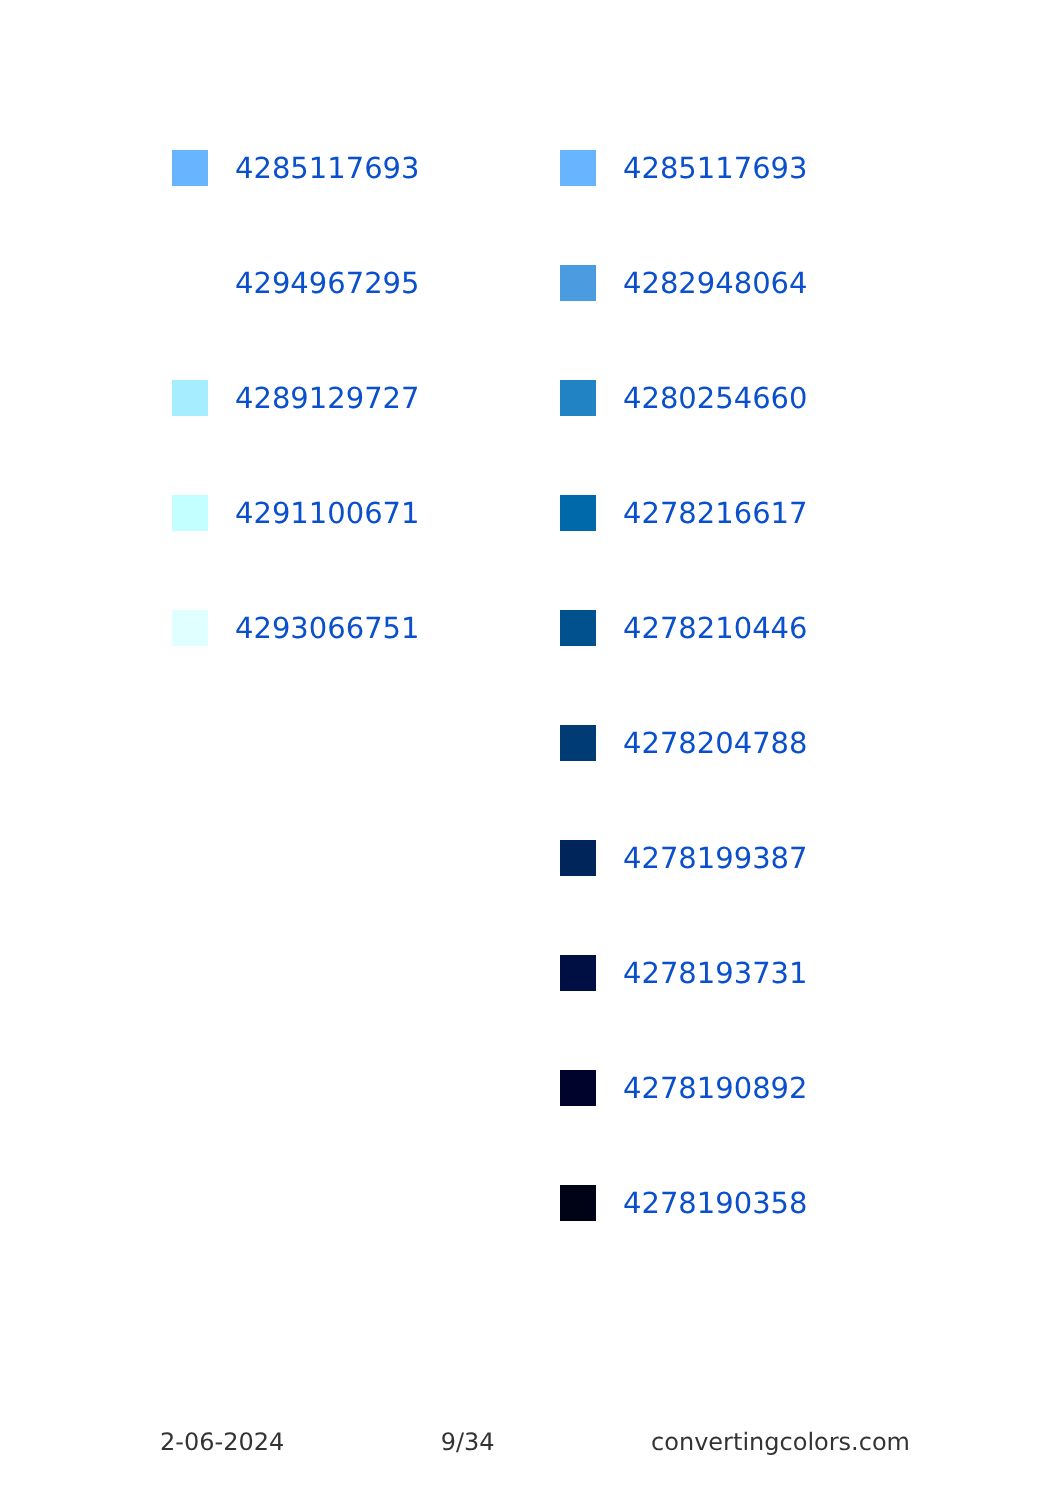4285117693
4294967295
4289129727
4291100671
4293066751
4285117693
4282948064
4280254660
4278216617
4278210446
4278204788
4278199387
4278193731
4278190892
4278190358
2-06-2024 9/34 convertingcolors.com